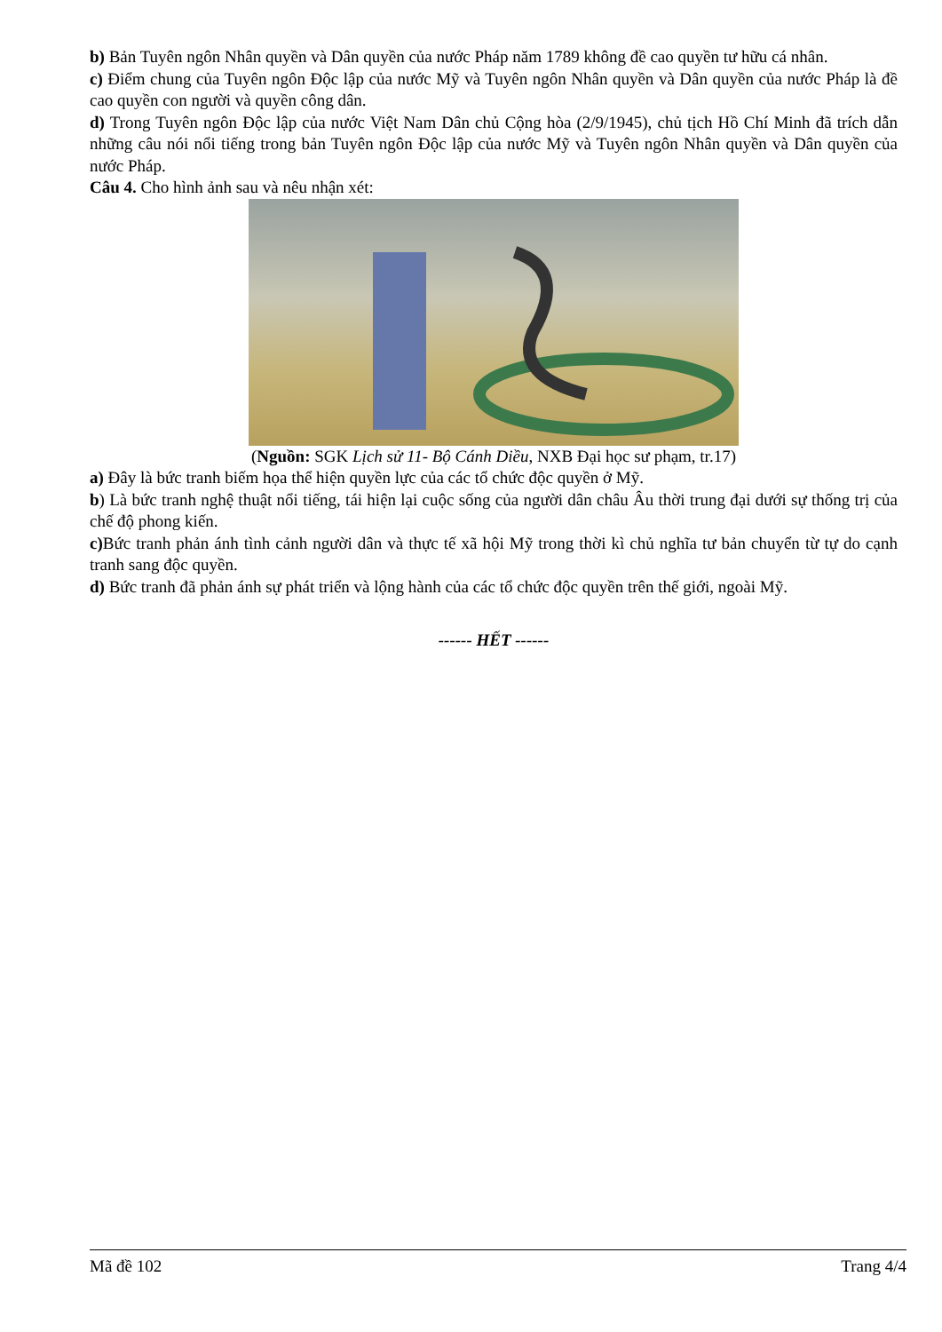b) Bản Tuyên ngôn Nhân quyền và Dân quyền của nước Pháp năm 1789 không đề cao quyền tư hữu cá nhân.
c) Điểm chung của Tuyên ngôn Độc lập của nước Mỹ và Tuyên ngôn Nhân quyền và Dân quyền của nước Pháp là đề cao quyền con người và quyền công dân.
d) Trong Tuyên ngôn Độc lập của nước Việt Nam Dân chủ Cộng hòa (2/9/1945), chủ tịch Hồ Chí Minh đã trích dẫn những câu nói nổi tiếng trong bản Tuyên ngôn Độc lập của nước Mỹ và Tuyên ngôn Nhân quyền và Dân quyền của nước Pháp.
Câu 4. Cho hình ảnh sau và nêu nhận xét:
(Nguồn: SGK Lịch sử 11- Bộ Cánh Diều, NXB Đại học sư phạm, tr.17)
a) Đây là bức tranh biếm họa thể hiện quyền lực của các tổ chức độc quyền ở Mỹ.
b) Là bức tranh nghệ thuật nổi tiếng, tái hiện lại cuộc sống của người dân châu Âu thời trung đại dưới sự thống trị của chế độ phong kiến.
c) Bức tranh phản ánh tình cảnh người dân và thực tế xã hội Mỹ trong thời kì chủ nghĩa tư bản chuyển từ tự do cạnh tranh sang độc quyền.
d) Bức tranh đã phản ánh sự phát triển và lộng hành của các tổ chức độc quyền trên thế giới, ngoài Mỹ.
------ HẾT ------
Mã đề 102 Trang 4/4